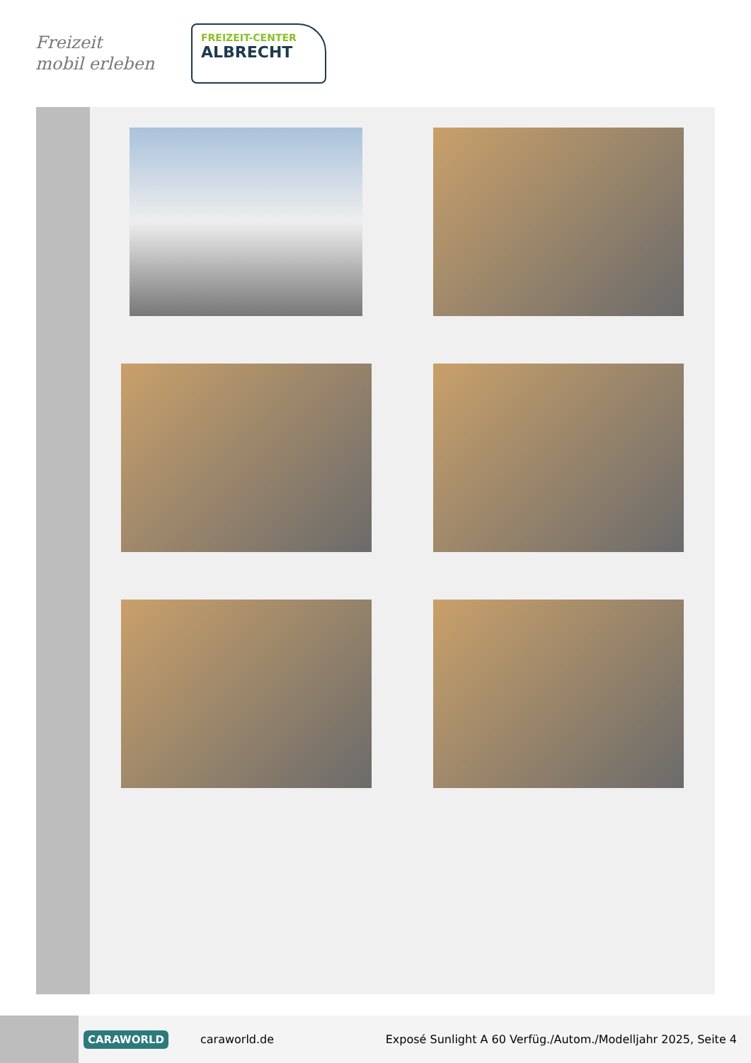Freizeit
mobil erleben
FREIZEIT-CENTER
ALBRECHT
CARAWORLD caraworld.de Exposé Sunlight A 60 Verfüg./Autom./Modelljahr 2025, Seite 4